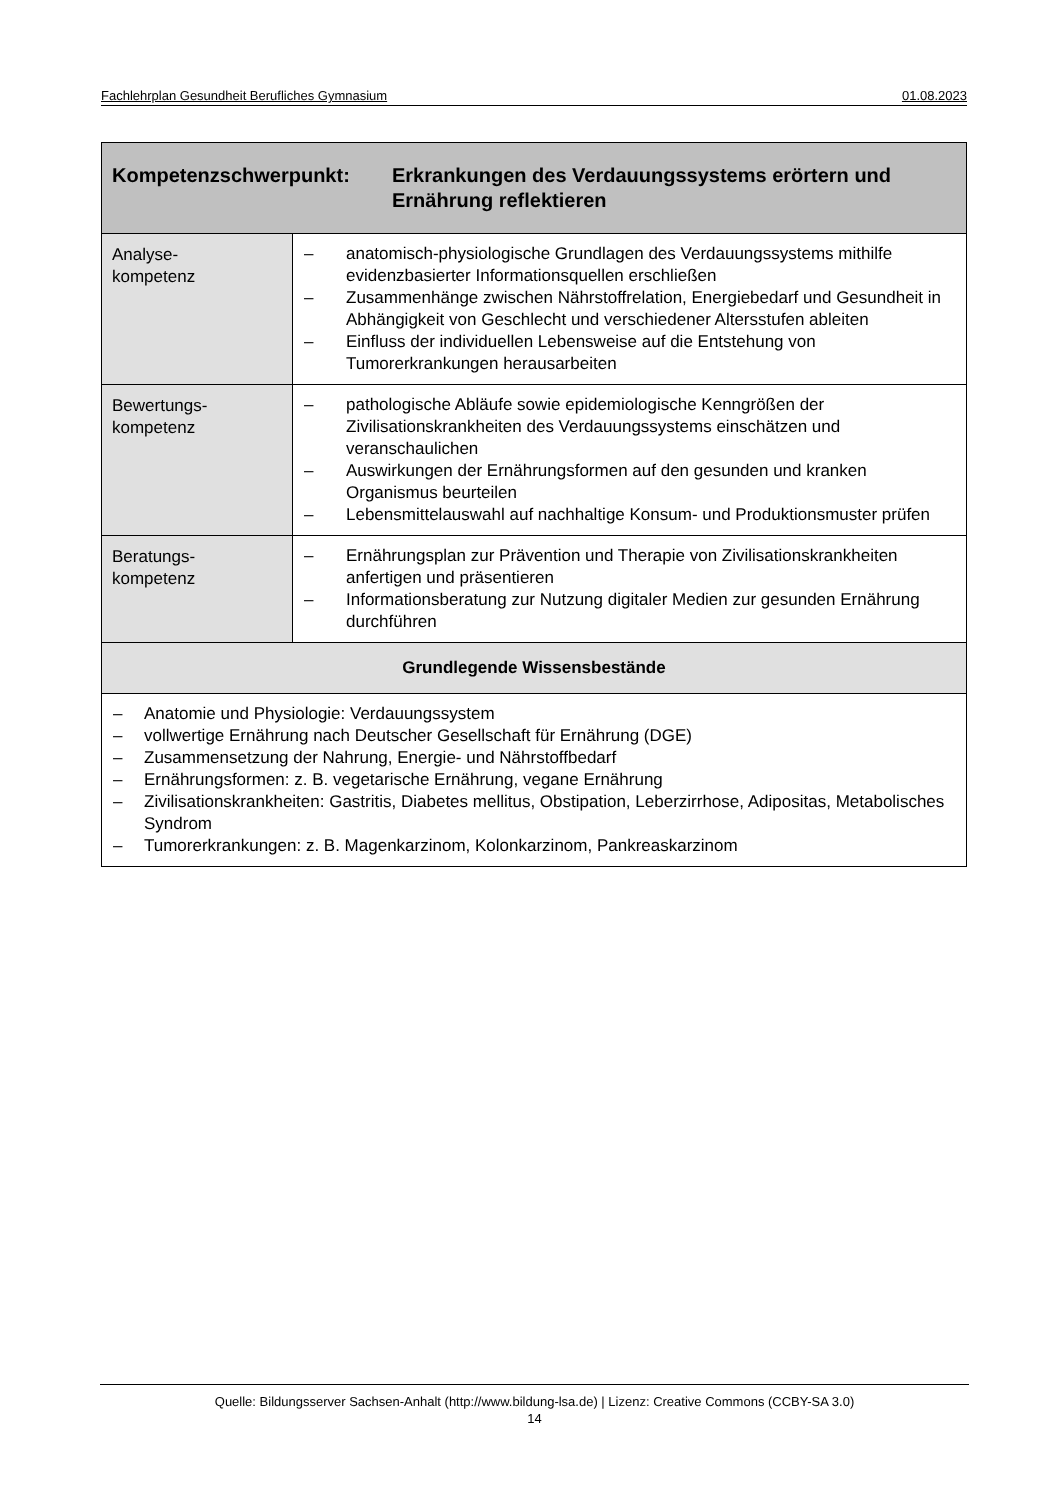Fachlehrplan Gesundheit Berufliches Gymnasium 01.08.2023
| Kompetenzschwerpunkt: Erkrankungen des Verdauungssystems erörtern und Ernährung reflektieren | |
| --- | --- |
| Analyse- kompetenz | – anatomisch-physiologische Grundlagen des Verdauungssystems mithilfe evidenzbasierter Informationsquellen erschließen – Zusammenhänge zwischen Nährstoffrelation, Energiebedarf und Gesundheit in Abhängigkeit von Geschlecht und verschiedener Altersstufen ableiten – Einfluss der individuellen Lebensweise auf die Entstehung von Tumorerkrankungen herausarbeiten |
| Bewertungs- kompetenz | – pathologische Abläufe sowie epidemiologische Kenngrößen der Zivilisationskrankheiten des Verdauungssystems einschätzen und veranschaulichen – Auswirkungen der Ernährungsformen auf den gesunden und kranken Organismus beurteilen – Lebensmittelauswahl auf nachhaltige Konsum- und Produktionsmuster prüfen |
| Beratungs- kompetenz | – Ernährungsplan zur Prävention und Therapie von Zivilisationskrankheiten anfertigen und präsentieren – Informationsberatung zur Nutzung digitaler Medien zur gesunden Ernährung durchführen |
| Grundlegende Wissensbestände | |
| – Anatomie und Physiologie: Verdauungssystem – vollwertige Ernährung nach Deutscher Gesellschaft für Ernährung (DGE) – Zusammensetzung der Nahrung, Energie- und Nährstoffbedarf – Ernährungsformen: z. B. vegetarische Ernährung, vegane Ernährung – Zivilisationskrankheiten: Gastritis, Diabetes mellitus, Obstipation, Leberzirrhose, Adipositas, Metabolisches Syndrom – Tumorerkrankungen: z. B. Magenkarzinom, Kolonkarzinom, Pankreaskarzinom | |
Quelle: Bildungsserver Sachsen-Anhalt (http://www.bildung-lsa.de) | Lizenz: Creative Commons (CCBY-SA 3.0)
14